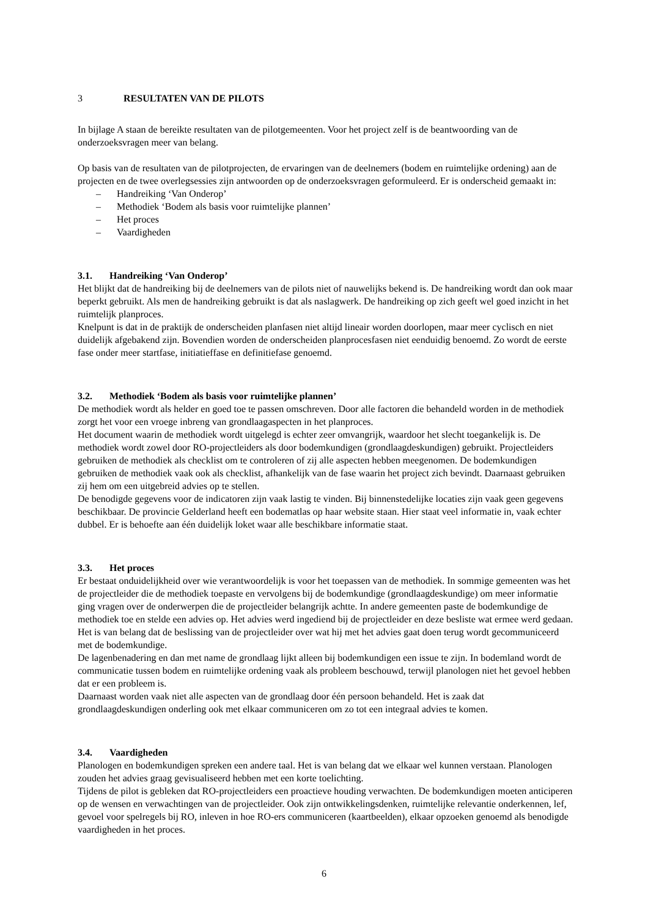3 RESULTATEN VAN DE PILOTS
In bijlage A staan de bereikte resultaten van de pilotgemeenten. Voor het project zelf is de beantwoording van de onderzoeksvragen meer van belang.
Op basis van de resultaten van de pilotprojecten, de ervaringen van de deelnemers (bodem en ruimtelijke ordening) aan de projecten en de twee overlegsessies zijn antwoorden op de onderzoeksvragen geformuleerd. Er is onderscheid gemaakt in:
– Handreiking ‘Van Onderop’
– Methodiek ‘Bodem als basis voor ruimtelijke plannen’
– Het proces
– Vaardigheden
3.1. Handreiking ‘Van Onderop’
Het blijkt dat de handreiking bij de deelnemers van de pilots niet of nauwelijks bekend is. De handreiking wordt dan ook maar beperkt gebruikt. Als men de handreiking gebruikt is dat als naslagwerk. De handreiking op zich geeft wel goed inzicht in het ruimtelijk planproces.
Knelpunt is dat in de praktijk de onderscheiden planfasen niet altijd lineair worden doorlopen, maar meer cyclisch en niet duidelijk afgebakend zijn. Bovendien worden de onderscheiden planprocesfasen niet eenduidig benoemd. Zo wordt de eerste fase onder meer startfase, initiatieffase en definitiefase genoemd.
3.2. Methodiek ‘Bodem als basis voor ruimtelijke plannen’
De methodiek wordt als helder en goed toe te passen omschreven. Door alle factoren die behandeld worden in de methodiek zorgt het voor een vroege inbreng van grondlaagaspecten in het planproces.
Het document waarin de methodiek wordt uitgelegd is echter zeer omvangrijk, waardoor het slecht toegankelijk is. De methodiek wordt zowel door RO-projectleiders als door bodemkundigen (grondlaagdeskundigen) gebruikt. Projectleiders gebruiken de methodiek als checklist om te controleren of zij alle aspecten hebben meegenomen. De bodemkundigen gebruiken de methodiek vaak ook als checklist, afhankelijk van de fase waarin het project zich bevindt. Daarnaast gebruiken zij hem om een uitgebreid advies op te stellen.
De benodigde gegevens voor de indicatoren zijn vaak lastig te vinden. Bij binnenstedelijke locaties zijn vaak geen gegevens beschikbaar. De provincie Gelderland heeft een bodematlas op haar website staan. Hier staat veel informatie in, vaak echter dubbel. Er is behoefte aan één duidelijk loket waar alle beschikbare informatie staat.
3.3. Het proces
Er bestaat onduidelijkheid over wie verantwoordelijk is voor het toepassen van de methodiek. In sommige gemeenten was het de projectleider die de methodiek toepaste en vervolgens bij de bodemkundige (grondlaagdeskundige) om meer informatie ging vragen over de onderwerpen die de projectleider belangrijk achtte. In andere gemeenten paste de bodemkundige de methodiek toe en stelde een advies op. Het advies werd ingediend bij de projectleider en deze besliste wat ermee werd gedaan. Het is van belang dat de beslissing van de projectleider over wat hij met het advies gaat doen terug wordt gecommuniceerd met de bodemkundige.
De lagenbenadering en dan met name de grondlaag lijkt alleen bij bodemkundigen een issue te zijn. In bodemland wordt de communicatie tussen bodem en ruimtelijke ordening vaak als probleem beschouwd, terwijl planologen niet het gevoel hebben dat er een probleem is.
Daarnaast worden vaak niet alle aspecten van de grondlaag door één persoon behandeld. Het is zaak dat grondlaagdeskundigen onderling ook met elkaar communiceren om zo tot een integraal advies te komen.
3.4. Vaardigheden
Planologen en bodemkundigen spreken een andere taal. Het is van belang dat we elkaar wel kunnen verstaan. Planologen zouden het advies graag gevisualiseerd hebben met een korte toelichting.
Tijdens de pilot is gebleken dat RO-projectleiders een proactieve houding verwachten. De bodemkundigen moeten anticiperen op de wensen en verwachtingen van de projectleider. Ook zijn ontwikkelingsdenken, ruimtelijke relevantie onderkennen, lef, gevoel voor spelregels bij RO, inleven in hoe RO-ers communiceren (kaartbeelden), elkaar opzoeken genoemd als benodigde vaardigheden in het proces.
6